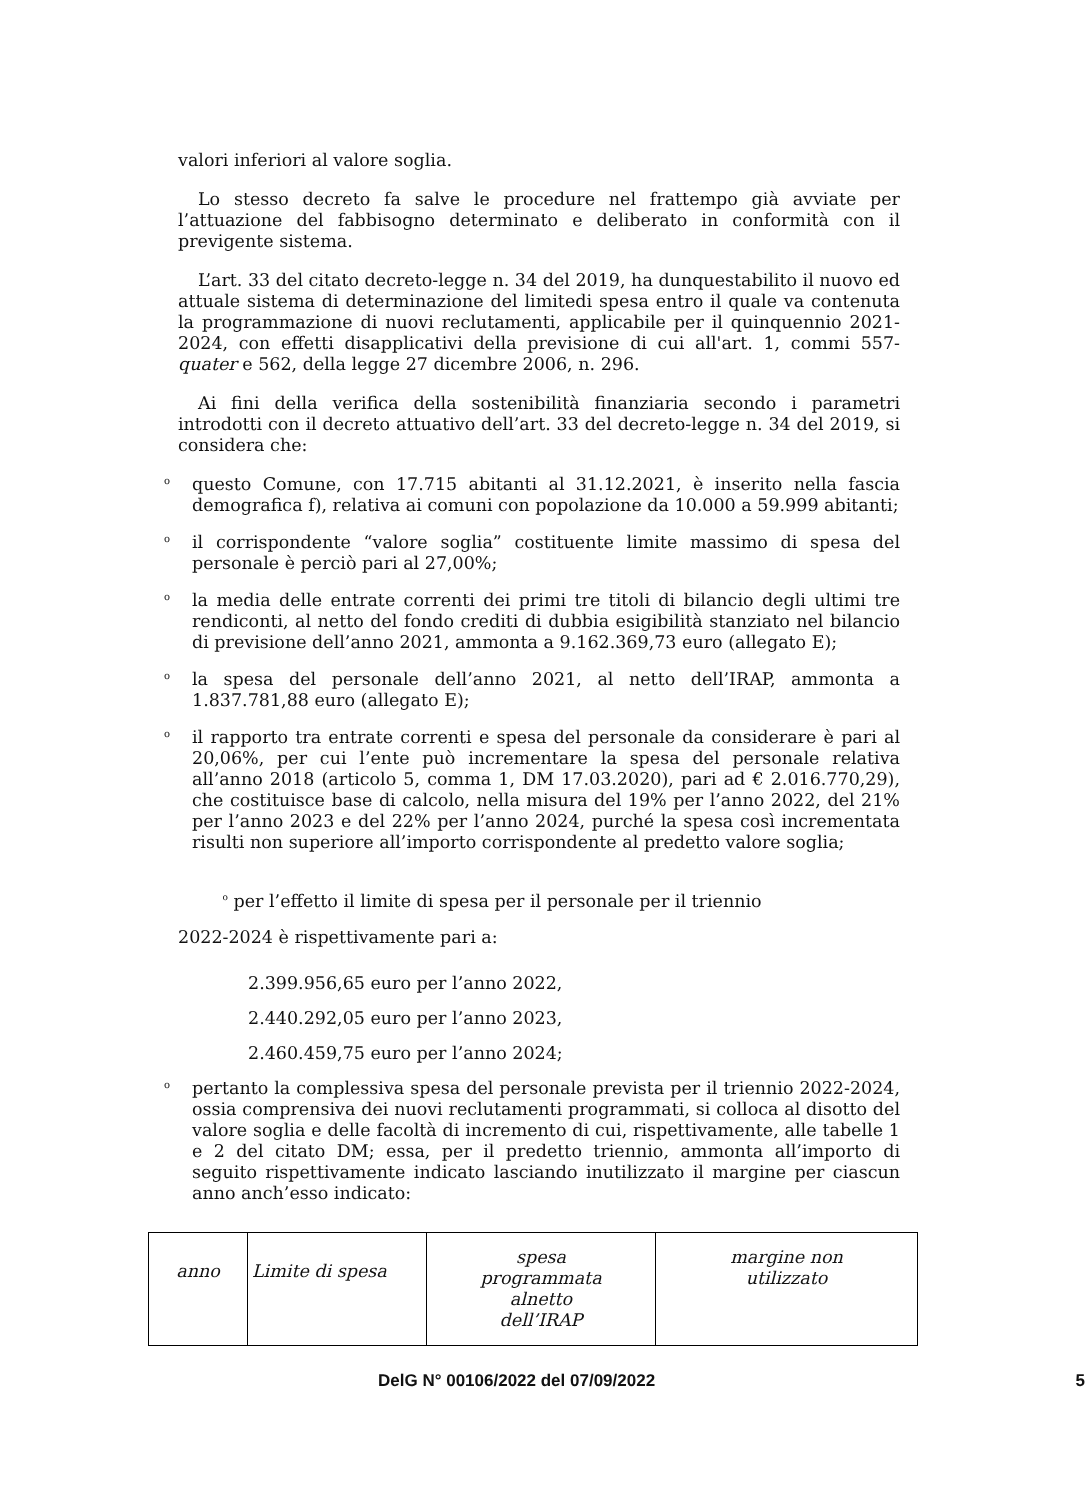valori inferiori al valore soglia.
Lo stesso decreto fa salve le procedure nel frattempo già avviate per l’attuazione del fabbisogno determinato e deliberato in conformità con il previgente sistema.
L’art. 33 del citato decreto-legge n. 34 del 2019, ha dunquestabilito il nuovo ed attuale sistema di determinazione del limitedi spesa entro il quale va contenuta la programmazione di nuovi reclutamenti, applicabile per il quinquennio 2021-2024, con effetti disapplicativi della previsione di cui all'art. 1, commi 557- quater e 562, della legge 27 dicembre 2006, n. 296.
Ai fini della verifica della sostenibilità finanziaria secondo i parametri introdotti con il decreto attuativo dell’art. 33 del decreto-legge n. 34 del 2019, si considera che:
o questo Comune, con 17.715 abitanti al 31.12.2021, è inserito nella fascia demografica f), relativa ai comuni con popolazione da 10.000 a 59.999 abitanti;
o il corrispondente “valore soglia” costituente limite massimo di spesa del personale è perciò pari al 27,00%;
o la media delle entrate correnti dei primi tre titoli di bilancio degli ultimi tre rendiconti, al netto del fondo crediti di dubbia esigibilità stanziato nel bilancio di previsione dell’anno 2021, ammonta a 9.162.369,73 euro (allegato E);
o la spesa del personale dell’anno 2021, al netto dell’IRAP, ammonta a 1.837.781,88 euro (allegato E);
o il rapporto tra entrate correnti e spesa del personale da considerare è pari al 20,06%, per cui l’ente può incrementare la spesa del personale relativa all’anno 2018 (articolo 5, comma 1, DM 17.03.2020), pari ad € 2.016.770,29), che costituisce base di calcolo, nella misura del 19% per l’anno 2022, del 21% per l’anno 2023 e del 22% per l’anno 2024, purché la spesa così incrementata risulti non superiore all’importo corrispondente al predetto valore soglia;
<sup>o</sup> per l’effetto il limite di spesa per il personale per il triennio
2022-2024 è rispettivamente pari a:
2.399.956,65 euro per l’anno 2022,
2.440.292,05 euro per l’anno 2023,
2.460.459,75 euro per l’anno 2024;
o pertanto la complessiva spesa del personale prevista per il triennio 2022-2024, ossia comprensiva dei nuovi reclutamenti programmati, si colloca al disotto del valore soglia e delle facoltà di incremento di cui, rispettivamente, alle tabelle 1 e 2 del citato DM; essa, per il predetto triennio, ammonta all’importo di seguito rispettivamente indicato lasciando inutilizzato il margine per ciascun anno anch’esso indicato:
| anno | Limite di spesa | spesa programmata alnetto dell’IRAP | margine non utilizzato |
DelG N° 00106/2022 del 07/09/2022 5